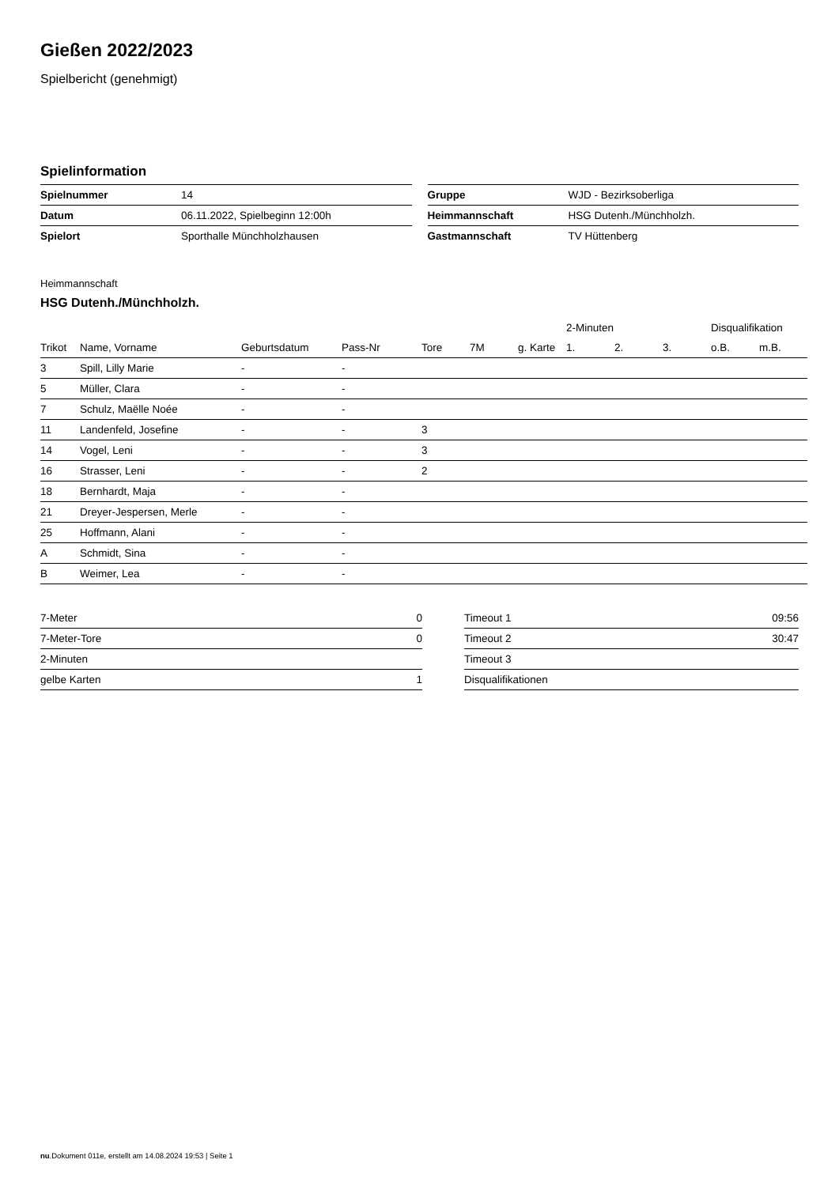Gießen 2022/2023
Spielbericht (genehmigt)
Spielinformation
| Spielnummer | 14 |
| Datum | 06.11.2022, Spielbeginn 12:00h |
| Spielort | Sporthalle Münchholzhausen |
| Gruppe | WJD - Bezirksoberliga |
| Heimmannschaft | HSG Dutenh./Münchholzh. |
| Gastmannschaft | TV Hüttenberg |
Heimmannschaft
HSG Dutenh./Münchholzh.
| | | | | | | | 2-Minuten | | | Disqualifikation | |
| --- | --- | --- | --- | --- | --- | --- | --- | --- | --- | --- | --- |
| Trikot | Name, Vorname | Geburtsdatum | Pass-Nr | Tore | 7M | g. Karte | 1. | 2. | 3. | o.B. | m.B. |
| 3 | Spill, Lilly Marie | - | - | | | | | | | | |
| 5 | Müller, Clara | - | - | | | | | | | | |
| 7 | Schulz, Maëlle Noée | - | - | | | | | | | | |
| 11 | Landenfeld, Josefine | - | - | 3 | | | | | | | |
| 14 | Vogel, Leni | - | - | 3 | | | | | | | |
| 16 | Strasser, Leni | - | - | 2 | | | | | | | |
| 18 | Bernhardt, Maja | - | - | | | | | | | | |
| 21 | Dreyer-Jespersen, Merle | - | - | | | | | | | | |
| 25 | Hoffmann, Alani | - | - | | | | | | | | |
| A | Schmidt, Sina | - | - | | | | | | | | |
| B | Weimer, Lea | - | - | | | | | | | | |
| 7-Meter | 0 |
| 7-Meter-Tore | 0 |
| 2-Minuten | |
| gelbe Karten | 1 |
| Timeout 1 | 09:56 |
| Timeout 2 | 30:47 |
| Timeout 3 | |
| Disqualifikationen | |
nu.Dokument 011e, erstellt am 14.08.2024 19:53 | Seite 1